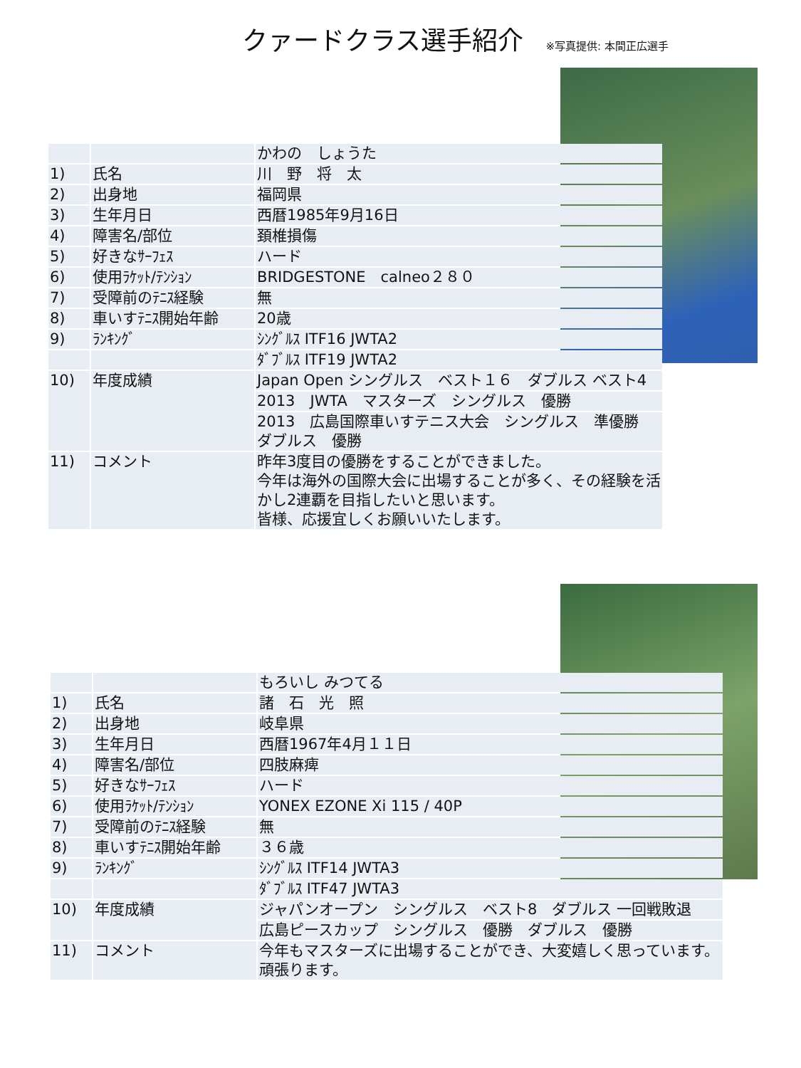クァードクラス選手紹介 ※写真提供: 本間正広選手
| | | かわの しょうた |
| 1) | 氏名 | 川 野 将 太 |
| 2) | 出身地 | 福岡県 |
| 3) | 生年月日 | 西暦1985年9月16日 |
| 4) | 障害名/部位 | 頚椎損傷 |
| 5) | 好きなｻｰﾌｪｽ | ハード |
| 6) | 使用ﾗｹｯﾄ/ﾃﾝｼｮﾝ | BRIDGESTONE calneo２８０ |
| 7) | 受障前のﾃﾆｽ経験 | 無 |
| 8) | 車いすﾃﾆｽ開始年齢 | 20歳 |
| 9) | ﾗﾝｷﾝｸﾞ | ｼﾝｸﾞﾙｽ ITF16 JWTA2 |
| | | ﾀﾞﾌﾞﾙｽ ITF19 JWTA2 |
| 10) | 年度成績 | Japan Open シングルス ベスト１６ ダブルス ベスト4 |
| | | 2013 JWTA マスターズ シングルス 優勝 |
| | | 2013 広島国際車いすテニス大会 シングルス 準優勝 ダブルス 優勝 |
| 11) | コメント | 昨年3度目の優勝をすることができました。 今年は海外の国際大会に出場することが多く、その経験を活かし2連覇を目指したいと思います。 皆様、応援宜しくお願いいたします。 |
| | | もろいし みつてる |
| 1) | 氏名 | 諸 石 光 照 |
| 2) | 出身地 | 岐阜県 |
| 3) | 生年月日 | 西暦1967年4月１１日 |
| 4) | 障害名/部位 | 四肢麻痺 |
| 5) | 好きなｻｰﾌｪｽ | ハード |
| 6) | 使用ﾗｹｯﾄ/ﾃﾝｼｮﾝ | YONEX EZONE Xi 115 / 40P |
| 7) | 受障前のﾃﾆｽ経験 | 無 |
| 8) | 車いすﾃﾆｽ開始年齢 | ３６歳 |
| 9) | ﾗﾝｷﾝｸﾞ | ｼﾝｸﾞﾙｽ ITF14 JWTA3 |
| | | ﾀﾞﾌﾞﾙｽ ITF47 JWTA3 |
| 10) | 年度成績 | ジャパンオープン シングルス ベスト8 ダブルス 一回戦敗退 |
| | | 広島ピースカップ シングルス 優勝 ダブルス 優勝 |
| 11) | コメント | 今年もマスターズに出場することができ、大変嬉しく思っています。頑張ります。 |